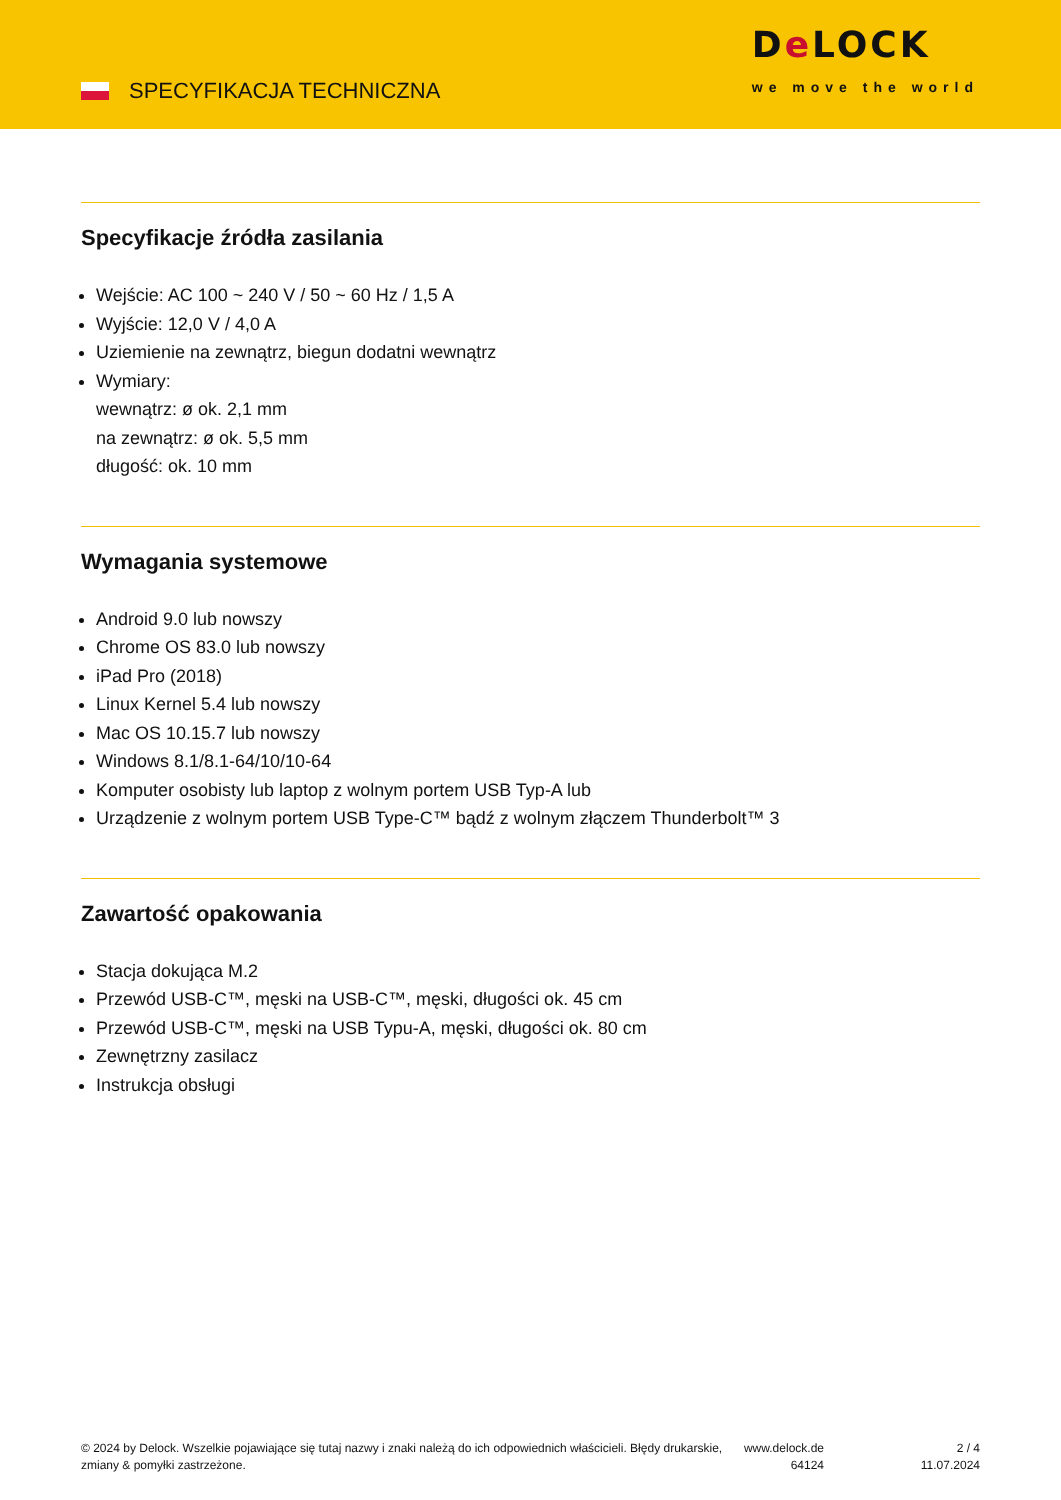SPECYFIKACJA TECHNICZNA
De LOCK
we move the world
Specyfikacje źródła zasilania
Wejście: AC 100 ~ 240 V / 50 ~ 60 Hz / 1,5 A
Wyjście: 12,0 V / 4,0 A
Uziemienie na zewnątrz, biegun dodatni wewnątrz
Wymiary:
wewnątrz: ø ok. 2,1 mm
na zewnątrz: ø ok. 5,5 mm
długość: ok. 10 mm
Wymagania systemowe
Android 9.0 lub nowszy
Chrome OS 83.0 lub nowszy
iPad Pro (2018)
Linux Kernel 5.4 lub nowszy
Mac OS 10.15.7 lub nowszy
Windows 8.1/8.1-64/10/10-64
Komputer osobisty lub laptop z wolnym portem USB Typ-A lub
Urządzenie z wolnym portem USB Type-C™ bądź z wolnym złączem Thunderbolt™ 3
Zawartość opakowania
Stacja dokująca M.2
Przewód USB-C™, męski na USB-C™, męski, długości ok. 45 cm
Przewód USB-C™, męski na USB Typu-A, męski, długości ok. 80 cm
Zewnętrzny zasilacz
Instrukcja obsługi
© 2024 by Delock. Wszelkie pojawiające się tutaj nazwy i znaki należą do ich odpowiednich właścicieli. Błędy drukarskie, zmiany & pomyłki zastrzeżone.
www.delock.de
64124
2 / 4
11.07.2024